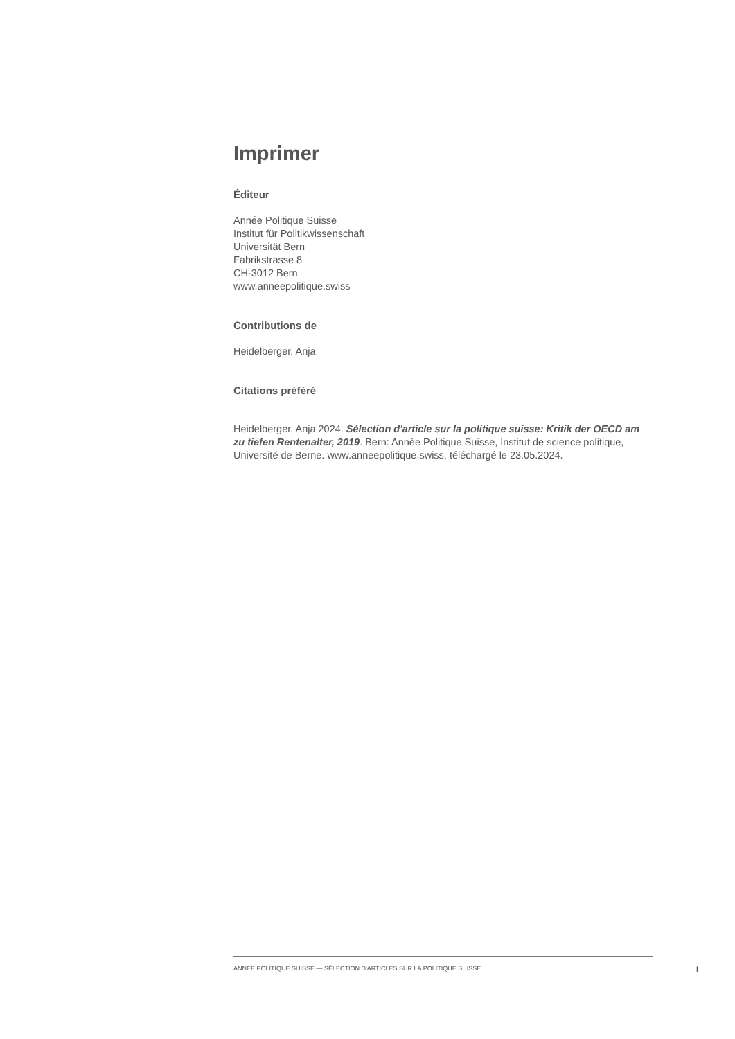Imprimer
Éditeur
Année Politique Suisse
Institut für Politikwissenschaft
Universität Bern
Fabrikstrasse 8
CH-3012 Bern
www.anneepolitique.swiss
Contributions de
Heidelberger, Anja
Citations préféré
Heidelberger, Anja 2024. Sélection d'article sur la politique suisse: Kritik der OECD am zu tiefen Rentenalter, 2019. Bern: Année Politique Suisse, Institut de science politique, Université de Berne. www.anneepolitique.swiss, téléchargé le 23.05.2024.
ANNÉE POLITIQUE SUISSE — SÉLECTION D'ARTICLES SUR LA POLITIQUE SUISSE
I